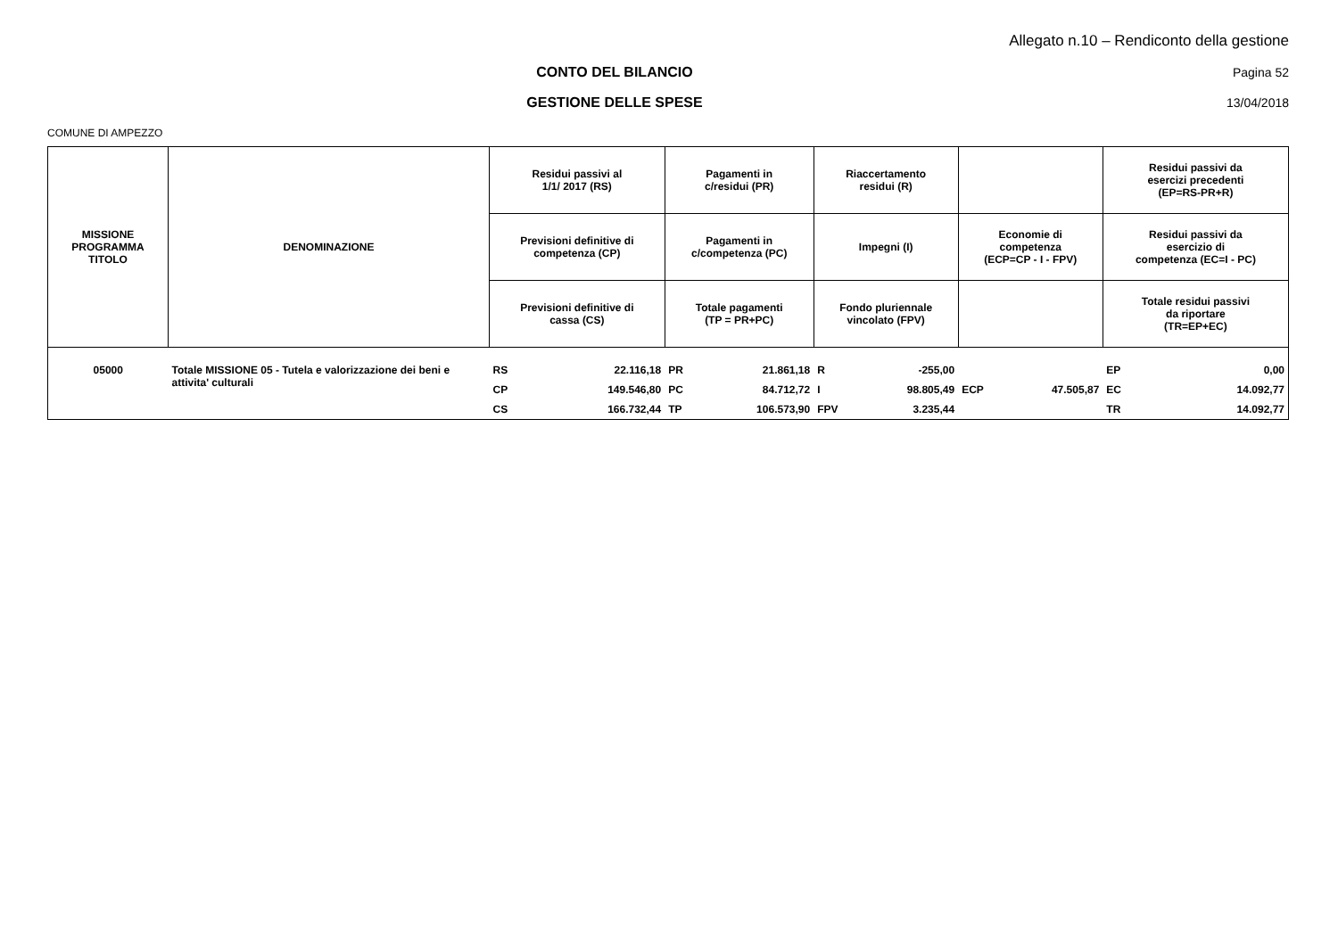Allegato n.10 – Rendiconto della gestione
CONTO DEL BILANCIO Pagina 52
GESTIONE DELLE SPESE 13/04/2018
COMUNE DI AMPEZZO
| MISSIONE PROGRAMMA TITOLO | DENOMINAZIONE | Residui passivi al 1/1/ 2017 (RS) | | Pagamenti in c/residui (PR) | | Riaccertamento residui (R) | | | | Residui passivi da esercizi precedenti (EP=RS-PR+R) | |
| --- | --- | --- | --- | --- | --- | --- | --- | --- | --- | --- | --- |
| | | Previsioni definitive di competenza (CP) | | Pagamenti in c/competenza (PC) | | Impegni (I) | | Economie di competenza (ECP=CP - I - FPV) | | Residui passivi da esercizio di competenza (EC=I - PC) | |
| | | Previsioni definitive di cassa (CS) | | Totale pagamenti (TP = PR+PC) | | Fondo pluriennale vincolato (FPV) | | | | Totale residui passivi da riportare (TR=EP+EC) | |
| 05000 | Totale MISSIONE 05 - Tutela e valorizzazione dei beni e attivita' culturali | RS | 22.116,18 | PR | 21.861,18 | R | -255,00 | | | EP | 0,00 |
| | | CP | 149.546,80 | PC | 84.712,72 | I | 98.805,49 | ECP | 47.505,87 | EC | 14.092,77 |
| | | CS | 166.732,44 | TP | 106.573,90 | FPV | 3.235,44 | | | TR | 14.092,77 |